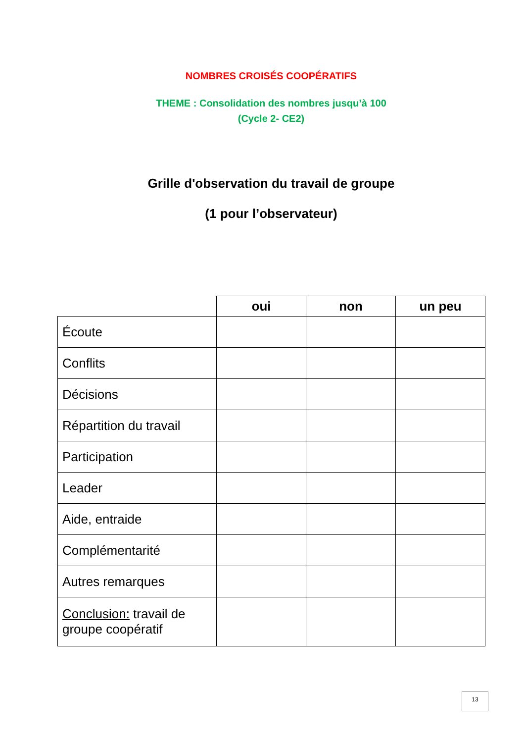NOMBRES CROISÉS COOPÉRATIFS
THEME : Consolidation des nombres jusqu’à 100
(Cycle 2- CE2)
Grille d'observation du travail de groupe
(1 pour l’observateur)
| | oui | non | un peu |
| --- | --- | --- | --- |
| Écoute | | | |
| Conflits | | | |
| Décisions | | | |
| Répartition du travail | | | |
| Participation | | | |
| Leader | | | |
| Aide, entraide | | | |
| Complémentarité | | | |
| Autres remarques | | | |
| Conclusion: travail de groupe coopératif | | | |
13